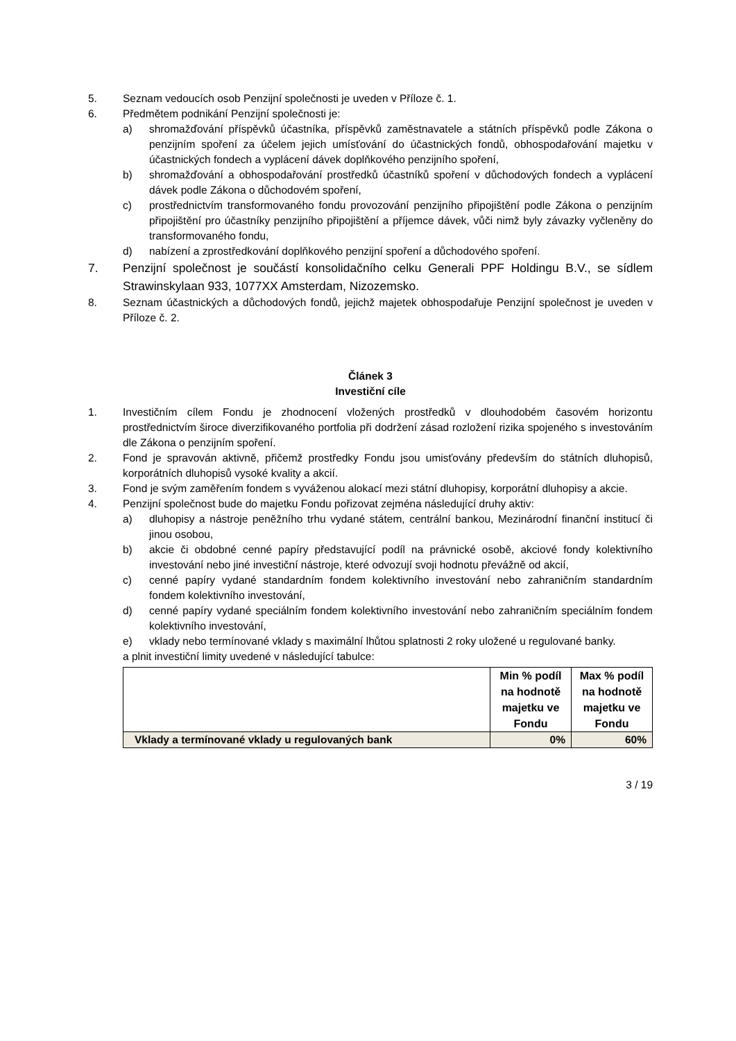5. Seznam vedoucích osob Penzijní společnosti je uveden v Příloze č. 1.
6. Předmětem podnikání Penzijní společnosti je:
a) shromažďování příspěvků účastníka, příspěvků zaměstnavatele a státních příspěvků podle Zákona o penzijním spoření za účelem jejich umísťování do účastnických fondů, obhospodařování majetku v účastnických fondech a vyplácení dávek doplňkového penzijního spoření,
b) shromažďování a obhospodařování prostředků účastníků spoření v důchodových fondech a vyplácení dávek podle Zákona o důchodovém spoření,
c) prostřednictvím transformovaného fondu provozování penzijního připojištění podle Zákona o penzijním připojištění pro účastníky penzijního připojištění a příjemce dávek, vůči nimž byly závazky vyčleněny do transformovaného fondu,
d) nabízení a zprostředkování doplňkového penzijní spoření a důchodového spoření.
7. Penzijní společnost je součástí konsolidačního celku Generali PPF Holdingu B.V., se sídlem Strawinskylaan 933, 1077XX Amsterdam, Nizozemsko.
8. Seznam účastnických a důchodových fondů, jejichž majetek obhospodařuje Penzijní společnost je uveden v Příloze č. 2.
Článek 3
Investiční cíle
1. Investičním cílem Fondu je zhodnocení vložených prostředků v dlouhodobém časovém horizontu prostřednictvím široce diverzifikovaného portfolia při dodržení zásad rozložení rizika spojeného s investováním dle Zákona o penzijním spoření.
2. Fond je spravován aktivně, přičemž prostředky Fondu jsou umisťovány především do státních dluhopisů, korporátních dluhopisů vysoké kvality a akcií.
3. Fond je svým zaměřením fondem s vyváženou alokací mezi státní dluhopisy, korporátní dluhopisy a akcie.
4. Penzijní společnost bude do majetku Fondu pořizovat zejména následující druhy aktiv:
a) dluhopisy a nástroje peněžního trhu vydané státem, centrální bankou, Mezinárodní finanční institucí či jinou osobou,
b) akcie či obdobné cenné papíry představující podíl na právnické osobě, akciové fondy kolektivního investování nebo jiné investiční nástroje, které odvozují svoji hodnotu převážně od akcií,
c) cenné papíry vydané standardním fondem kolektivního investování nebo zahraničním standardním fondem kolektivního investování,
d) cenné papíry vydané speciálním fondem kolektivního investování nebo zahraničním speciálním fondem kolektivního investování,
e) vklady nebo termínované vklady s maximální lhůtou splatnosti 2 roky uložené u regulované banky.
a plnit investiční limity uvedené v následující tabulce:
| | Min % podíl na hodnotě majetku ve Fondu | Max % podíl na hodnotě majetku ve Fondu |
| --- | --- | --- |
| Vklady a termínované vklady u regulovaných bank | 0% | 60% |
3 / 19